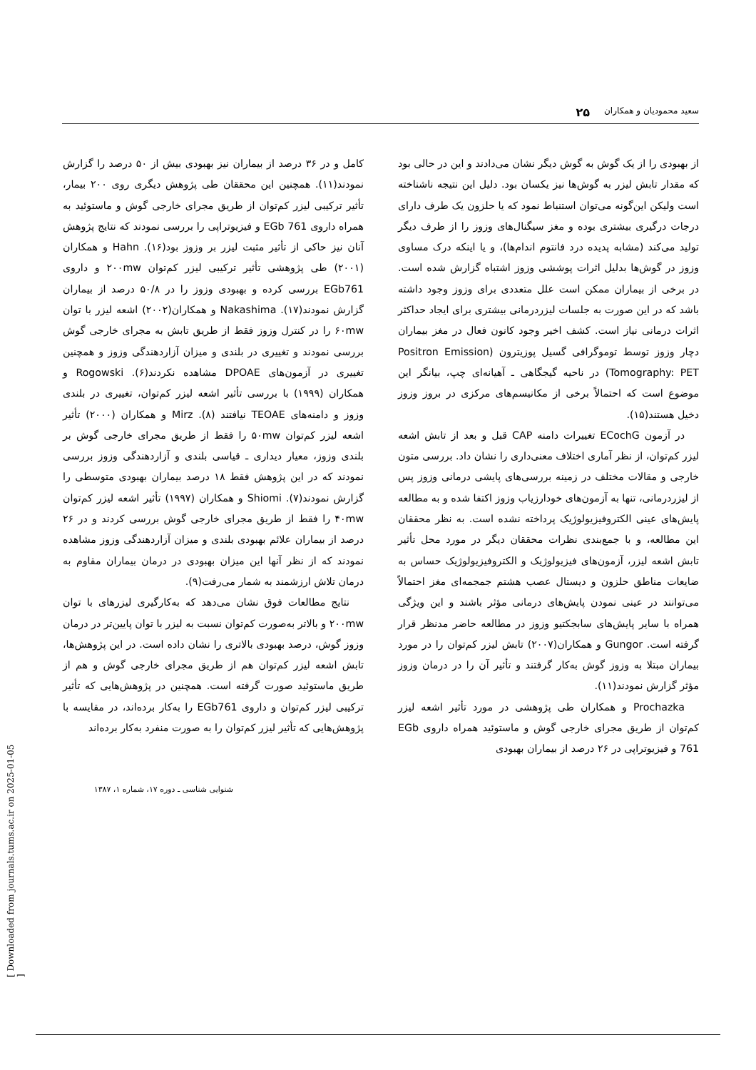سعید محمودیان و همکاران ۲۵
از بهبودی را از یک گوش به گوش دیگر نشان می‌دادند و این در حالی بود که مقدار تابش لیزر به گوش‌ها نیز یکسان بود. دلیل این نتیجه ناشناخته است ولیکن این‌گونه می‌توان استنباط نمود که یا حلزون یک طرف دارای درجات درگیری بیشتری بوده و مغز سیگنال‌های وزوز را از طرف دیگر تولید می‌کند (مشابه پدیده درد فانتوم اندام‌ها)، و یا اینکه درک مساوی وزوز در گوش‌ها بدلیل اثرات پوششی وزوز اشتباه گزارش شده است. در برخی از بیماران ممکن است علل متعددی برای وزوز وجود داشته باشد که در این صورت به جلسات لیزردرمانی بیشتری برای ایجاد حداکثر اثرات درمانی نیاز است. کشف اخیر وجود کانون فعال در مغز بیماران دچار وزوز توسط توموگرافی گسیل پوزیترون (Positron Emission Tomography: PET) در ناحیه گیجگاهی ـ آهیانه‌ای چپ، بیانگر این موضوع است که احتمالاً برخی از مکانیسم‌های مرکزی در بروز وزوز دخیل هستند(۱۵).
در آزمون ECochG تغییرات دامنه CAP قبل و بعد از تابش اشعه لیزر کم‌توان، از نظر آماری اختلاف معنی‌داری را نشان داد. بررسی متون خارجی و مقالات مختلف در زمینه بررسی‌های پایشی درمانی وزوز پس از لیزردرمانی، تنها به آزمون‌های خودارزیاب وزوز اکتفا شده و به مطالعه پایش‌های عینی الکتروفیزیولوژیک پرداخته نشده است. به نظر محققان این مطالعه، و با جمع‌بندی نظرات محققان دیگر در مورد محل تأثیر تابش اشعه لیزر، آزمون‌های فیزیولوژیک و الکتروفیزیولوژیک حساس به ضایعات مناطق حلزون و دیستال عصب هشتم جمجمه‌ای مغز احتمالاً می‌توانند در عینی نمودن پایش‌های درمانی مؤثر باشند و این ویژگی همراه با سایر پایش‌های سابجکتیو وزوز در مطالعه حاضر مدنظر قرار گرفته است. Gungor و همکاران(۲۰۰۷) تابش لیزر کم‌توان را در مورد بیماران مبتلا به وزوز گوش به‌کار گرفتند و تأثیر آن را در درمان وزوز مؤثر گزارش نمودند(۱۱).
Prochazka و همکاران طی پژوهشی در مورد تأثیر اشعه لیزر کم‌توان از طریق مجرای خارجی گوش و ماستوئید همراه داروی EGb 761 و فیزیوتراپی در ۲۶ درصد از بیماران بهبودی
کامل و در ۳۶ درصد از بیماران نیز بهبودی بیش از ۵۰ درصد را گزارش نمودند(۱۱). همچنین این محققان طی پژوهش دیگری روی ۲۰۰ بیمار، تأثیر ترکیبی لیزر کم‌توان از طریق مجرای خارجی گوش و ماستوئید به همراه داروی EGb 761 و فیزیوتراپی را بررسی نمودند که نتایج پژوهش آنان نیز حاکی از تأثیر مثبت لیزر بر وزوز بود(۱۶). Hahn و همکاران (۲۰۰۱) طی پژوهشی تأثیر ترکیبی لیزر کم‌توان ۲۰۰mw و داروی EGb761 بررسی کرده و بهبودی وزوز را در ۵۰/۸ درصد از بیماران گزارش نمودند(۱۷). Nakashima و همکاران(۲۰۰۲) اشعه لیزر با توان ۶۰mw را در کنترل وزوز فقط از طریق تابش به مجرای خارجی گوش بررسی نمودند و تغییری در بلندی و میزان آزاردهندگی وزوز و همچنین تغییری در آزمون‌های DPOAE مشاهده نکردند(۶). Rogowski و همکاران (۱۹۹۹) با بررسی تأثیر اشعه لیزر کم‌توان، تغییری در بلندی وزوز و دامنه‌های TEOAE نیافتند (۸). Mirz و همکاران (۲۰۰۰) تأثیر اشعه لیزر کم‌توان ۵۰mw را فقط از طریق مجرای خارجی گوش بر بلندی وزوز، معیار دیداری ـ قیاسی بلندی و آزاردهندگی وزوز بررسی نمودند که در این پژوهش فقط ۱۸ درصد بیماران بهبودی متوسطی را گزارش نمودند(۷). Shiomi و همکاران (۱۹۹۷) تأثیر اشعه لیزر کم‌توان ۴۰mw را فقط از طریق مجرای خارجی گوش بررسی کردند و در ۲۶ درصد از بیماران علائم بهبودی بلندی و میزان آزاردهندگی وزوز مشاهده نمودند که از نظر آنها این میزان بهبودی در درمان بیماران مقاوم به درمان تلاش ارزشمند به شمار می‌رفت(۹).
نتایج مطالعات فوق نشان می‌دهد که به‌کارگیری لیزرهای با توان ۲۰۰mw و بالاتر به‌صورت کم‌توان نسبت به لیزر با توان پایین‌تر در درمان وزوز گوش، درصد بهبودی بالاتری را نشان داده است. در این پژوهش‌ها، تابش اشعه لیزر کم‌توان هم از طریق مجرای خارجی گوش و هم از طریق ماستوئید صورت گرفته است. همچنین در پژوهش‌هایی که تأثیر ترکیبی لیزر کم‌توان و داروی EGb761 را به‌کار برده‌اند، در مقایسه با پژوهش‌هایی که تأثیر لیزر کم‌توان را به صورت منفرد به‌کار برده‌اند
شنوایی شناسی ـ دوره ۱۷، شماره ۱، ۱۳۸۷
[ Downloaded from journals.tums.ac.ir on 2025-01-05 ]